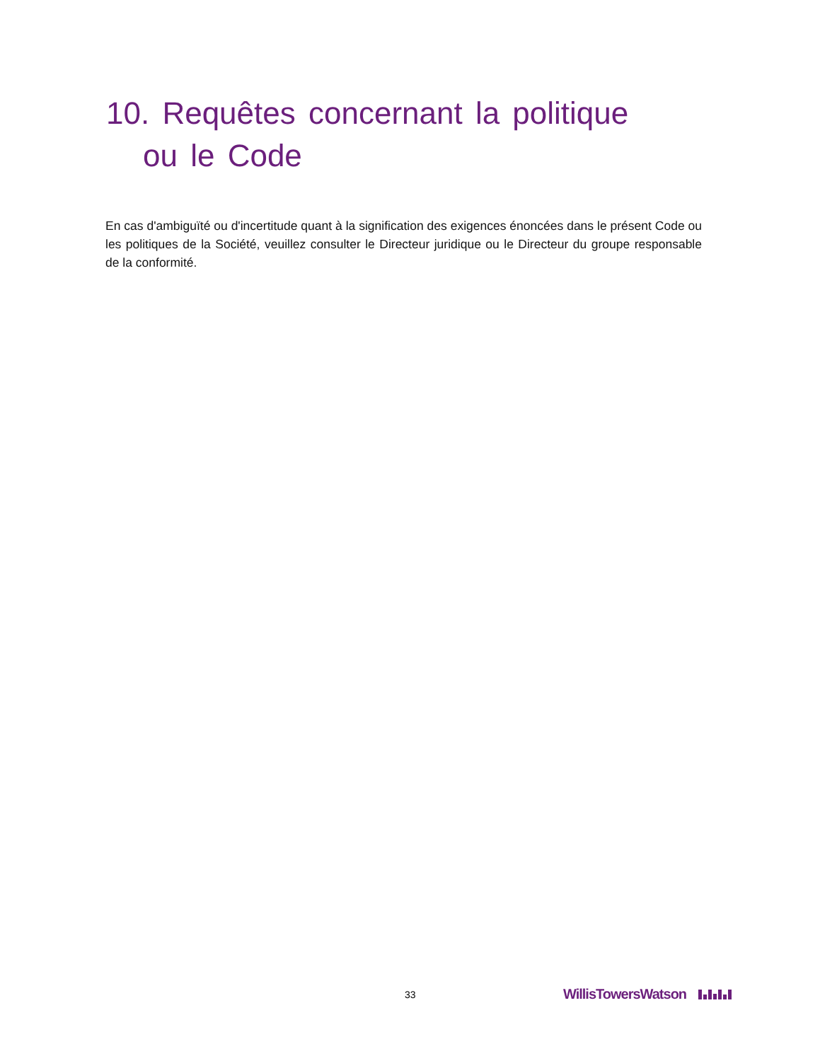10. Requêtes concernant la politique
ou le Code
En cas d'ambiguïté ou d'incertitude quant à la signification des exigences énoncées dans le présent Code ou les politiques de la Société, veuillez consulter le Directeur juridique ou le Directeur du groupe responsable de la conformité.
33 WillisTowersWatson